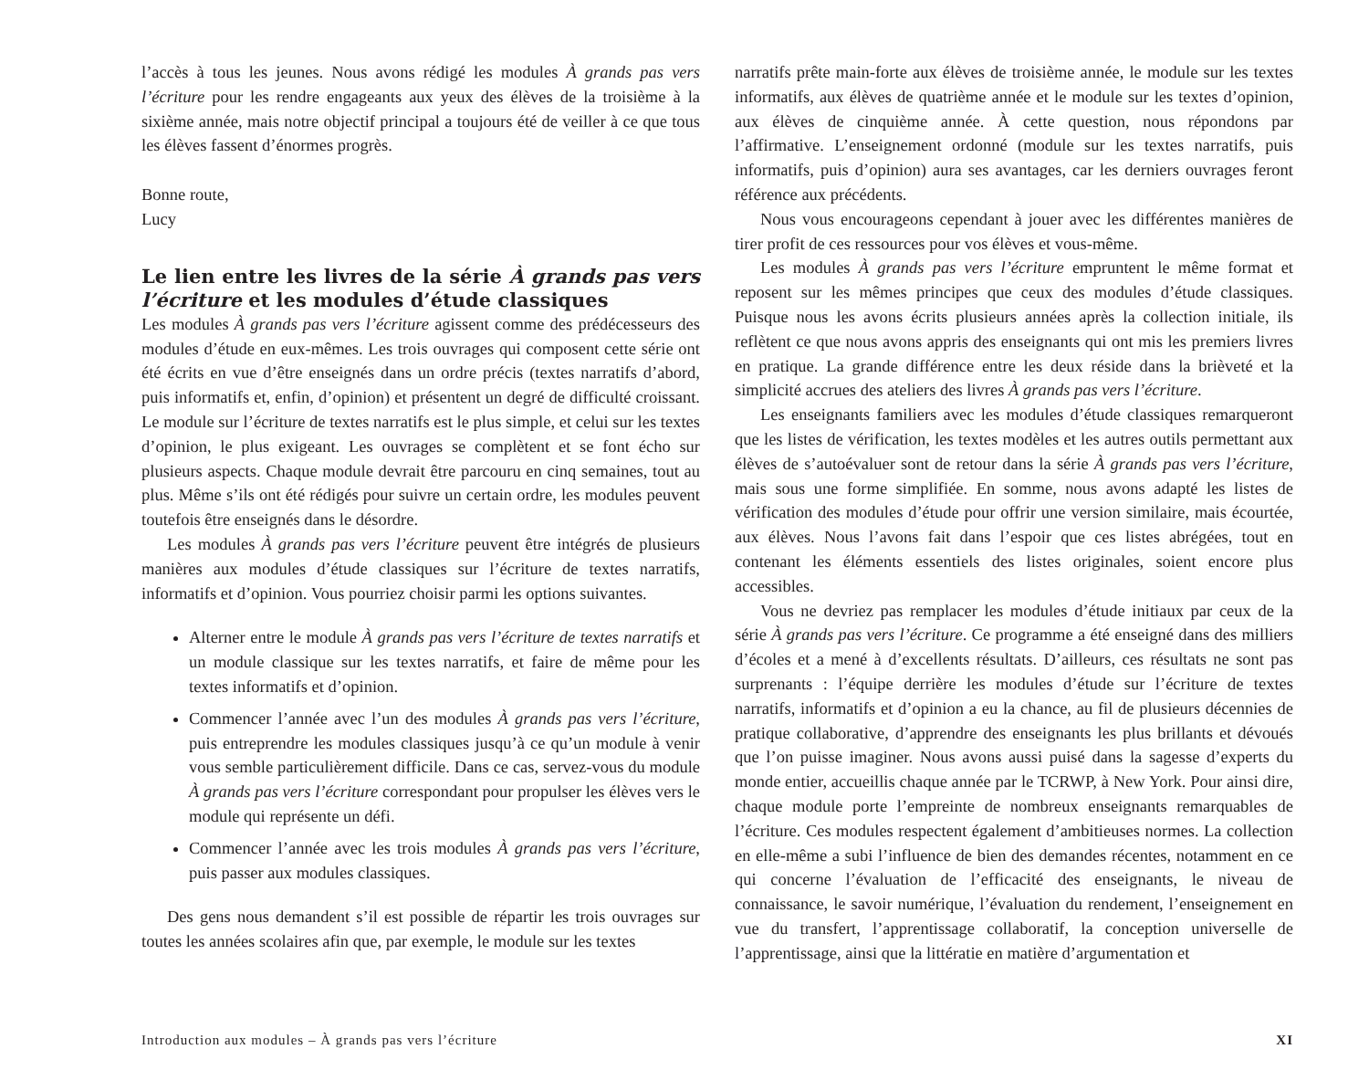l’accès à tous les jeunes. Nous avons rédigé les modules À grands pas vers l’écriture pour les rendre engageants aux yeux des élèves de la troisième à la sixième année, mais notre objectif principal a toujours été de veiller à ce que tous les élèves fassent d’énormes progrès.
Bonne route,
Lucy
Le lien entre les livres de la série À grands pas vers l’écriture et les modules d’étude classiques
Les modules À grands pas vers l’écriture agissent comme des prédécesseurs des modules d’étude en eux-mêmes. Les trois ouvrages qui composent cette série ont été écrits en vue d’être enseignés dans un ordre précis (textes narratifs d’abord, puis informatifs et, enfin, d’opinion) et présentent un degré de difficulté croissant. Le module sur l’écriture de textes narratifs est le plus simple, et celui sur les textes d’opinion, le plus exigeant. Les ouvrages se complètent et se font écho sur plusieurs aspects. Chaque module devrait être parcouru en cinq semaines, tout au plus. Même s’ils ont été rédigés pour suivre un certain ordre, les modules peuvent toutefois être enseignés dans le désordre.
Les modules À grands pas vers l’écriture peuvent être intégrés de plusieurs manières aux modules d’étude classiques sur l’écriture de textes narratifs, informatifs et d’opinion. Vous pourriez choisir parmi les options suivantes.
Alterner entre le module À grands pas vers l’écriture de textes narratifs et un module classique sur les textes narratifs, et faire de même pour les textes informatifs et d’opinion.
Commencer l’année avec l’un des modules À grands pas vers l’écriture, puis entreprendre les modules classiques jusqu’à ce qu’un module à venir vous semble particulièrement difficile. Dans ce cas, servez-vous du module À grands pas vers l’écriture correspondant pour propulser les élèves vers le module qui représente un défi.
Commencer l’année avec les trois modules À grands pas vers l’écriture, puis passer aux modules classiques.
Des gens nous demandent s’il est possible de répartir les trois ouvrages sur toutes les années scolaires afin que, par exemple, le module sur les textes
narratifs prête main-forte aux élèves de troisième année, le module sur les textes informatifs, aux élèves de quatrième année et le module sur les textes d’opinion, aux élèves de cinquième année. À cette question, nous répondons par l’affirmative. L’enseignement ordonné (module sur les textes narratifs, puis informatifs, puis d’opinion) aura ses avantages, car les derniers ouvrages feront référence aux précédents.
Nous vous encourageons cependant à jouer avec les différentes manières de tirer profit de ces ressources pour vos élèves et vous-même.
Les modules À grands pas vers l’écriture empruntent le même format et reposent sur les mêmes principes que ceux des modules d’étude classiques. Puisque nous les avons écrits plusieurs années après la collection initiale, ils reflètent ce que nous avons appris des enseignants qui ont mis les premiers livres en pratique. La grande différence entre les deux réside dans la brièveté et la simplicité accrues des ateliers des livres À grands pas vers l’écriture.
Les enseignants familiers avec les modules d’étude classiques remarqueront que les listes de vérification, les textes modèles et les autres outils permettant aux élèves de s’autoévaluer sont de retour dans la série À grands pas vers l’écriture, mais sous une forme simplifiée. En somme, nous avons adapté les listes de vérification des modules d’étude pour offrir une version similaire, mais écourtée, aux élèves. Nous l’avons fait dans l’espoir que ces listes abrégées, tout en contenant les éléments essentiels des listes originales, soient encore plus accessibles.
Vous ne devriez pas remplacer les modules d’étude initiaux par ceux de la série À grands pas vers l’écriture. Ce programme a été enseigné dans des milliers d’écoles et a mené à d’excellents résultats. D’ailleurs, ces résultats ne sont pas surprenants : l’équipe derrière les modules d’étude sur l’écriture de textes narratifs, informatifs et d’opinion a eu la chance, au fil de plusieurs décennies de pratique collaborative, d’apprendre des enseignants les plus brillants et dévoués que l’on puisse imaginer. Nous avons aussi puisé dans la sagesse d’experts du monde entier, accueillis chaque année par le TCRWP, à New York. Pour ainsi dire, chaque module porte l’empreinte de nombreux enseignants remarquables de l’écriture. Ces modules respectent également d’ambitieuses normes. La collection en elle-même a subi l’influence de bien des demandes récentes, notamment en ce qui concerne l’évaluation de l’efficacité des enseignants, le niveau de connaissance, le savoir numérique, l’évaluation du rendement, l’enseignement en vue du transfert, l’apprentissage collaboratif, la conception universelle de l’apprentissage, ainsi que la littératie en matière d’argumentation et
Introduction aux modules – À grands pas vers l’écriture XI